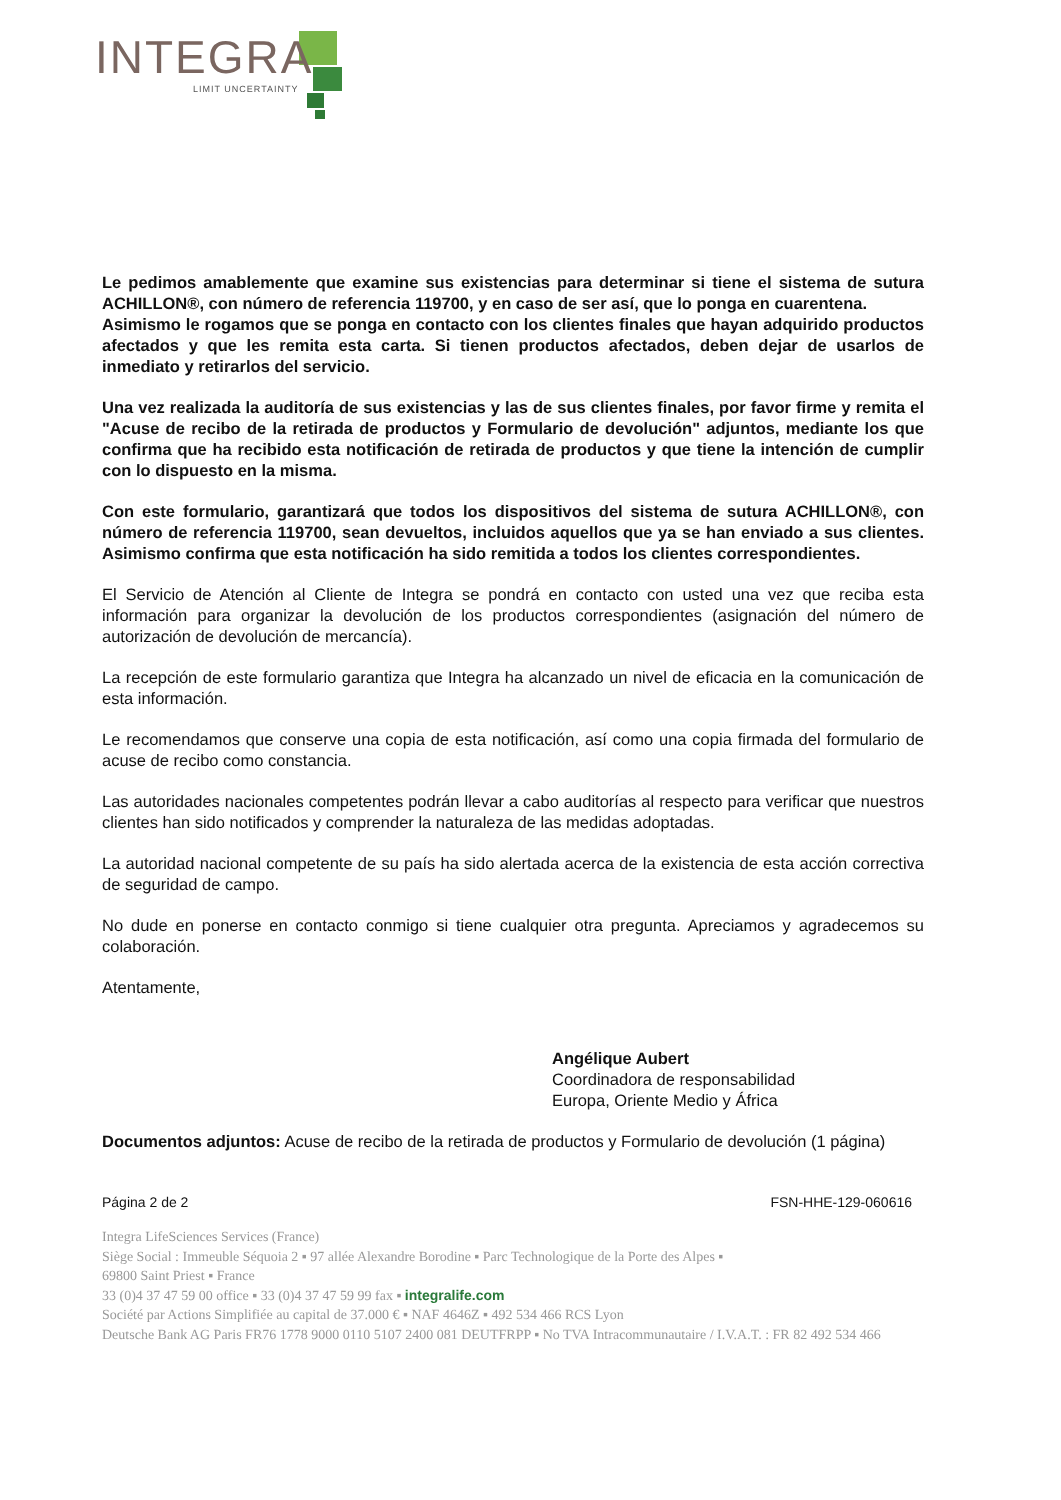INTEGRA
LIMIT UNCERTAINTY
Le pedimos amablemente que examine sus existencias para determinar si tiene el sistema de sutura ACHILLON®, con número de referencia 119700, y en caso de ser así, que lo ponga en cuarentena.
Asimismo le rogamos que se ponga en contacto con los clientes finales que hayan adquirido productos afectados y que les remita esta carta. Si tienen productos afectados, deben dejar de usarlos de inmediato y retirarlos del servicio.
Una vez realizada la auditoría de sus existencias y las de sus clientes finales, por favor firme y remita el "Acuse de recibo de la retirada de productos y Formulario de devolución" adjuntos, mediante los que confirma que ha recibido esta notificación de retirada de productos y que tiene la intención de cumplir con lo dispuesto en la misma.
Con este formulario, garantizará que todos los dispositivos del sistema de sutura ACHILLON®, con número de referencia 119700, sean devueltos, incluidos aquellos que ya se han enviado a sus clientes. Asimismo confirma que esta notificación ha sido remitida a todos los clientes correspondientes.
El Servicio de Atención al Cliente de Integra se pondrá en contacto con usted una vez que reciba esta información para organizar la devolución de los productos correspondientes (asignación del número de autorización de devolución de mercancía).
La recepción de este formulario garantiza que Integra ha alcanzado un nivel de eficacia en la comunicación de esta información.
Le recomendamos que conserve una copia de esta notificación, así como una copia firmada del formulario de acuse de recibo como constancia.
Las autoridades nacionales competentes podrán llevar a cabo auditorías al respecto para verificar que nuestros clientes han sido notificados y comprender la naturaleza de las medidas adoptadas.
La autoridad nacional competente de su país ha sido alertada acerca de la existencia de esta acción correctiva de seguridad de campo.
No dude en ponerse en contacto conmigo si tiene cualquier otra pregunta. Apreciamos y agradecemos su colaboración.
Atentamente,
Angélique Aubert
Coordinadora de responsabilidad
Europa, Oriente Medio y África
Documentos adjuntos: Acuse de recibo de la retirada de productos y Formulario de devolución (1 página)
Página 2 de 2 FSN-HHE-129-060616
Integra LifeSciences Services (France)
Siège Social : Immeuble Séquoia 2 ▪ 97 allée Alexandre Borodine ▪ Parc Technologique de la Porte des Alpes ▪
69800 Saint Priest ▪ France
33 (0)4 37 47 59 00 office ▪ 33 (0)4 37 47 59 99 fax ▪ integralife.com
Société par Actions Simplifiée au capital de 37.000 € ▪ NAF 4646Z ▪ 492 534 466 RCS Lyon
Deutsche Bank AG Paris FR76 1778 9000 0110 5107 2400 081 DEUTFRPP ▪ No TVA Intracommunautaire / I.V.A.T. : FR 82 492 534 466